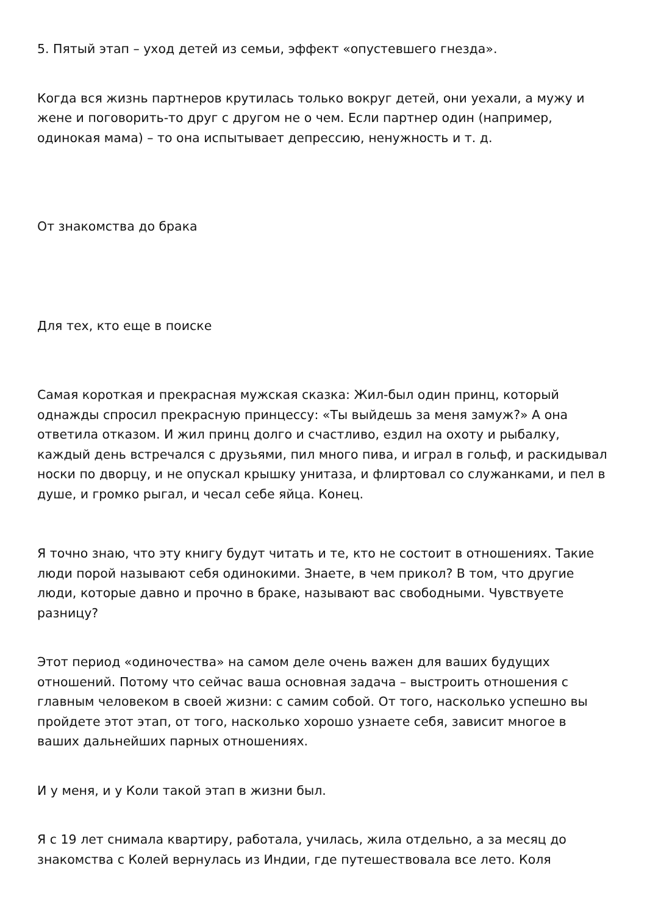5. Пятый этап – уход детей из семьи, эффект «опустевшего гнезда».
Когда вся жизнь партнеров крутилась только вокруг детей, они уехали, а мужу и жене и поговорить-то друг с другом не о чем. Если партнер один (например, одинокая мама) – то она испытывает депрессию, ненужность и т. д.
От знакомства до брака
Для тех, кто еще в поиске
Самая короткая и прекрасная мужская сказка: Жил-был один принц, который однажды спросил прекрасную принцессу: «Ты выйдешь за меня замуж?» А она ответила отказом. И жил принц долго и счастливо, ездил на охоту и рыбалку, каждый день встречался с друзьями, пил много пива, и играл в гольф, и раскидывал носки по дворцу, и не опускал крышку унитаза, и флиртовал со служанками, и пел в душе, и громко рыгал, и чесал себе яйца. Конец.
Я точно знаю, что эту книгу будут читать и те, кто не состоит в отношениях. Такие люди порой называют себя одинокими. Знаете, в чем прикол? В том, что другие люди, которые давно и прочно в браке, называют вас свободными. Чувствуете разницу?
Этот период «одиночества» на самом деле очень важен для ваших будущих отношений. Потому что сейчас ваша основная задача – выстроить отношения с главным человеком в своей жизни: с самим собой. От того, насколько успешно вы пройдете этот этап, от того, насколько хорошо узнаете себя, зависит многое в ваших дальнейших парных отношениях.
И у меня, и у Коли такой этап в жизни был.
Я с 19 лет снимала квартиру, работала, училась, жила отдельно, а за месяц до знакомства с Колей вернулась из Индии, где путешествовала все лето. Коля